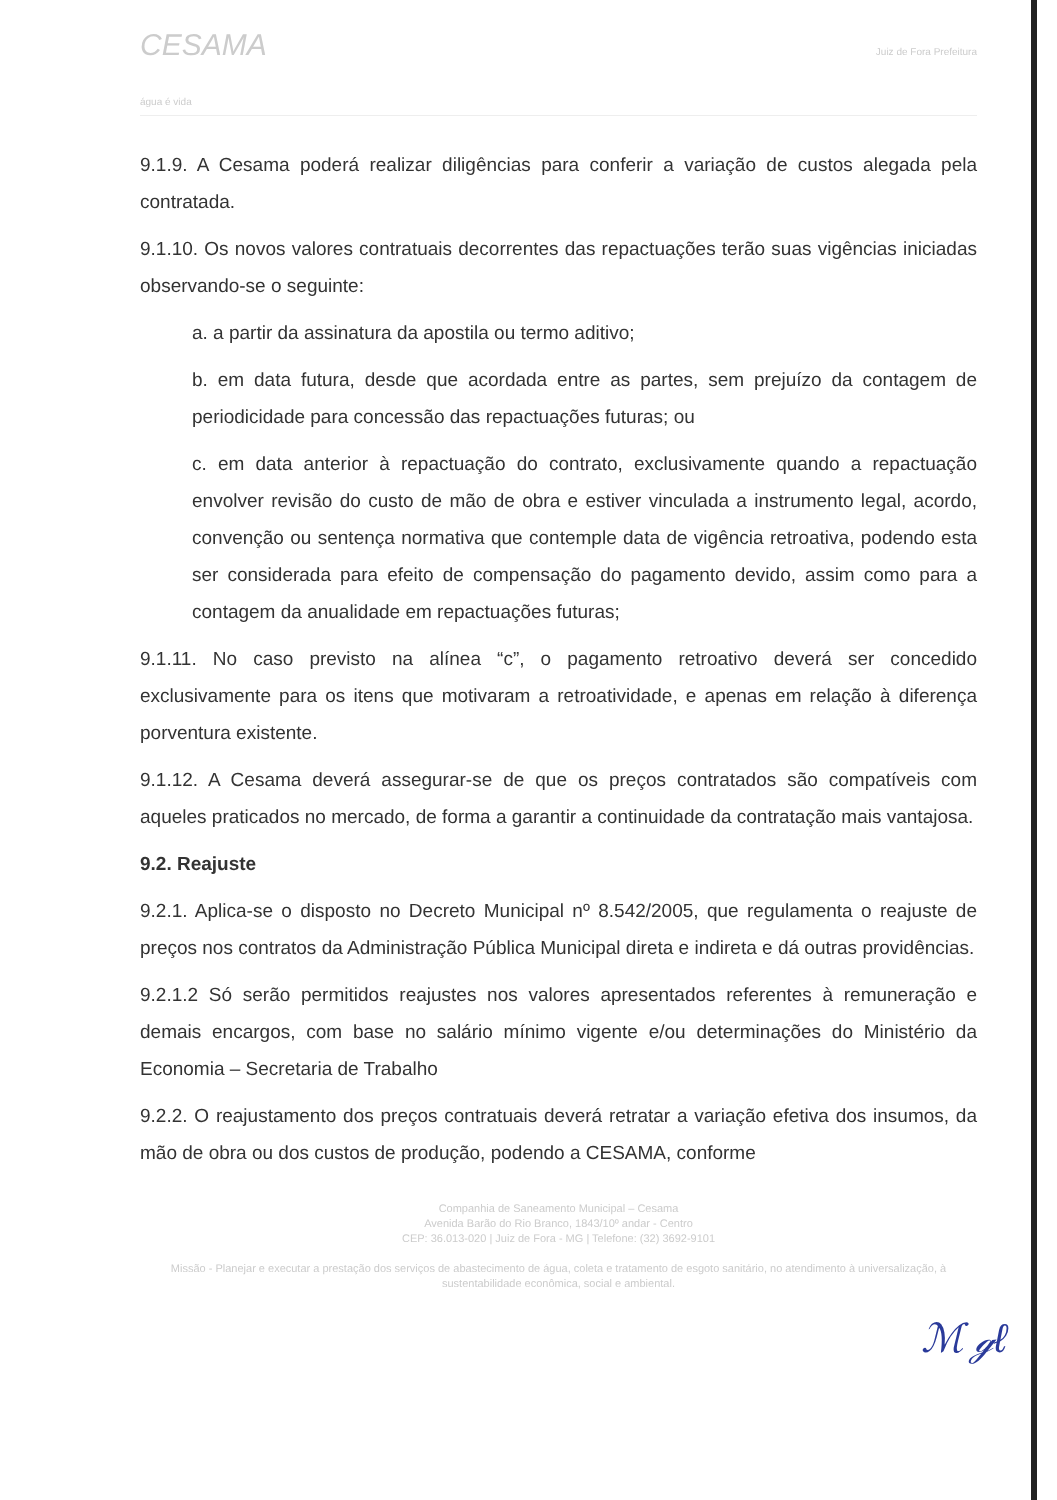CESAMA
água é vida
Juiz de Fora Prefeitura
9.1.9. A Cesama poderá realizar diligências para conferir a variação de custos alegada pela contratada.
9.1.10. Os novos valores contratuais decorrentes das repactuações terão suas vigências iniciadas observando-se o seguinte:
a. a partir da assinatura da apostila ou termo aditivo;
b. em data futura, desde que acordada entre as partes, sem prejuízo da contagem de periodicidade para concessão das repactuações futuras; ou
c. em data anterior à repactuação do contrato, exclusivamente quando a repactuação envolver revisão do custo de mão de obra e estiver vinculada a instrumento legal, acordo, convenção ou sentença normativa que contemple data de vigência retroativa, podendo esta ser considerada para efeito de compensação do pagamento devido, assim como para a contagem da anualidade em repactuações futuras;
9.1.11. No caso previsto na alínea “c”, o pagamento retroativo deverá ser concedido exclusivamente para os itens que motivaram a retroatividade, e apenas em relação à diferença porventura existente.
9.1.12. A Cesama deverá assegurar-se de que os preços contratados são compatíveis com aqueles praticados no mercado, de forma a garantir a continuidade da contratação mais vantajosa.
9.2. Reajuste
9.2.1. Aplica-se o disposto no Decreto Municipal nº 8.542/2005, que regulamenta o reajuste de preços nos contratos da Administração Pública Municipal direta e indireta e dá outras providências.
9.2.1.2 Só serão permitidos reajustes nos valores apresentados referentes à remuneração e demais encargos, com base no salário mínimo vigente e/ou determinações do Ministério da Economia – Secretaria de Trabalho
9.2.2. O reajustamento dos preços contratuais deverá retratar a variação efetiva dos insumos, da mão de obra ou dos custos de produção, podendo a CESAMA, conforme
Companhia de Saneamento Municipal – Cesama
Avenida Barão do Rio Branco, 1843/10º andar - Centro
CEP: 36.013-020 | Juiz de Fora - MG | Telefone: (32) 3692-9101
Missão - Planejar e executar a prestação dos serviços de abastecimento de água, coleta e tratamento de esgoto sanitário, no atendimento à universalização, à sustentabilidade econômica, social e ambiental.
ℳ ℊℓ